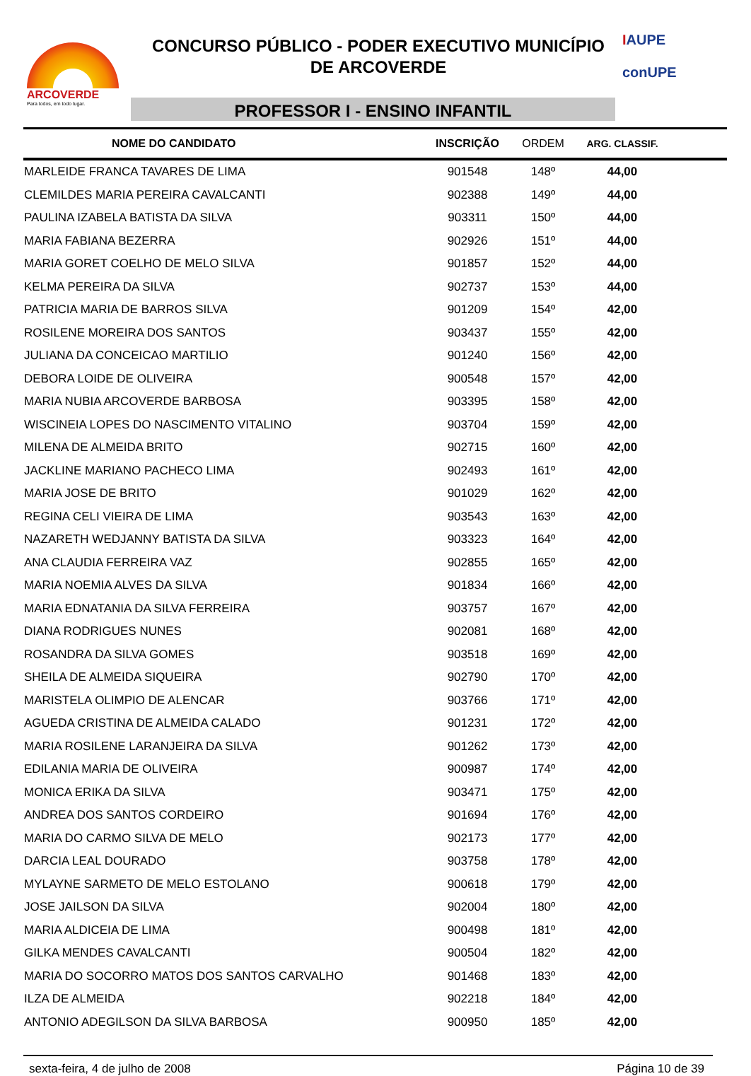ARCOVERDE
Para todos, em todo lugar.
CONCURSO PÚBLICO - PODER EXECUTIVO MUNICÍPIO
DE ARCOVERDE
PROFESSOR I - ENSINO INFANTIL
IAUPE
conUPE
| NOME DO CANDIDATO | INSCRIÇÃO | ORDEM | ARG. CLASSIF. | |
| --- | --- | --- | --- | --- |
| MARLEIDE FRANCA TAVARES DE LIMA | 901548 | 148º | 44,00 | |
| CLEMILDES MARIA PEREIRA CAVALCANTI | 902388 | 149º | 44,00 | |
| PAULINA IZABELA BATISTA DA SILVA | 903311 | 150º | 44,00 | |
| MARIA FABIANA BEZERRA | 902926 | 151º | 44,00 | |
| MARIA GORET COELHO DE MELO SILVA | 901857 | 152º | 44,00 | |
| KELMA PEREIRA DA SILVA | 902737 | 153º | 44,00 | |
| PATRICIA MARIA DE BARROS SILVA | 901209 | 154º | 42,00 | |
| ROSILENE MOREIRA DOS SANTOS | 903437 | 155º | 42,00 | |
| JULIANA DA CONCEICAO MARTILIO | 901240 | 156º | 42,00 | |
| DEBORA LOIDE DE OLIVEIRA | 900548 | 157º | 42,00 | |
| MARIA NUBIA ARCOVERDE BARBOSA | 903395 | 158º | 42,00 | |
| WISCINEIA LOPES DO NASCIMENTO VITALINO | 903704 | 159º | 42,00 | |
| MILENA DE ALMEIDA BRITO | 902715 | 160º | 42,00 | |
| JACKLINE MARIANO PACHECO LIMA | 902493 | 161º | 42,00 | |
| MARIA JOSE DE BRITO | 901029 | 162º | 42,00 | |
| REGINA CELI VIEIRA DE LIMA | 903543 | 163º | 42,00 | |
| NAZARETH WEDJANNY BATISTA DA SILVA | 903323 | 164º | 42,00 | |
| ANA CLAUDIA FERREIRA VAZ | 902855 | 165º | 42,00 | |
| MARIA NOEMIA ALVES DA SILVA | 901834 | 166º | 42,00 | |
| MARIA EDNATANIA DA SILVA FERREIRA | 903757 | 167º | 42,00 | |
| DIANA RODRIGUES NUNES | 902081 | 168º | 42,00 | |
| ROSANDRA DA SILVA GOMES | 903518 | 169º | 42,00 | |
| SHEILA DE ALMEIDA SIQUEIRA | 902790 | 170º | 42,00 | |
| MARISTELA OLIMPIO DE ALENCAR | 903766 | 171º | 42,00 | |
| AGUEDA CRISTINA DE ALMEIDA CALADO | 901231 | 172º | 42,00 | |
| MARIA ROSILENE LARANJEIRA DA SILVA | 901262 | 173º | 42,00 | |
| EDILANIA MARIA DE OLIVEIRA | 900987 | 174º | 42,00 | |
| MONICA ERIKA DA SILVA | 903471 | 175º | 42,00 | |
| ANDREA DOS SANTOS CORDEIRO | 901694 | 176º | 42,00 | |
| MARIA DO CARMO SILVA DE MELO | 902173 | 177º | 42,00 | |
| DARCIA LEAL DOURADO | 903758 | 178º | 42,00 | |
| MYLAYNE SARMETO DE MELO ESTOLANO | 900618 | 179º | 42,00 | |
| JOSE JAILSON DA SILVA | 902004 | 180º | 42,00 | |
| MARIA ALDICEIA DE LIMA | 900498 | 181º | 42,00 | |
| GILKA MENDES CAVALCANTI | 900504 | 182º | 42,00 | |
| MARIA DO SOCORRO MATOS DOS SANTOS CARVALHO | 901468 | 183º | 42,00 | |
| ILZA DE ALMEIDA | 902218 | 184º | 42,00 | |
| ANTONIO ADEGILSON DA SILVA BARBOSA | 900950 | 185º | 42,00 | |
sexta-feira, 4 de julho de 2008 Página 10 de 39